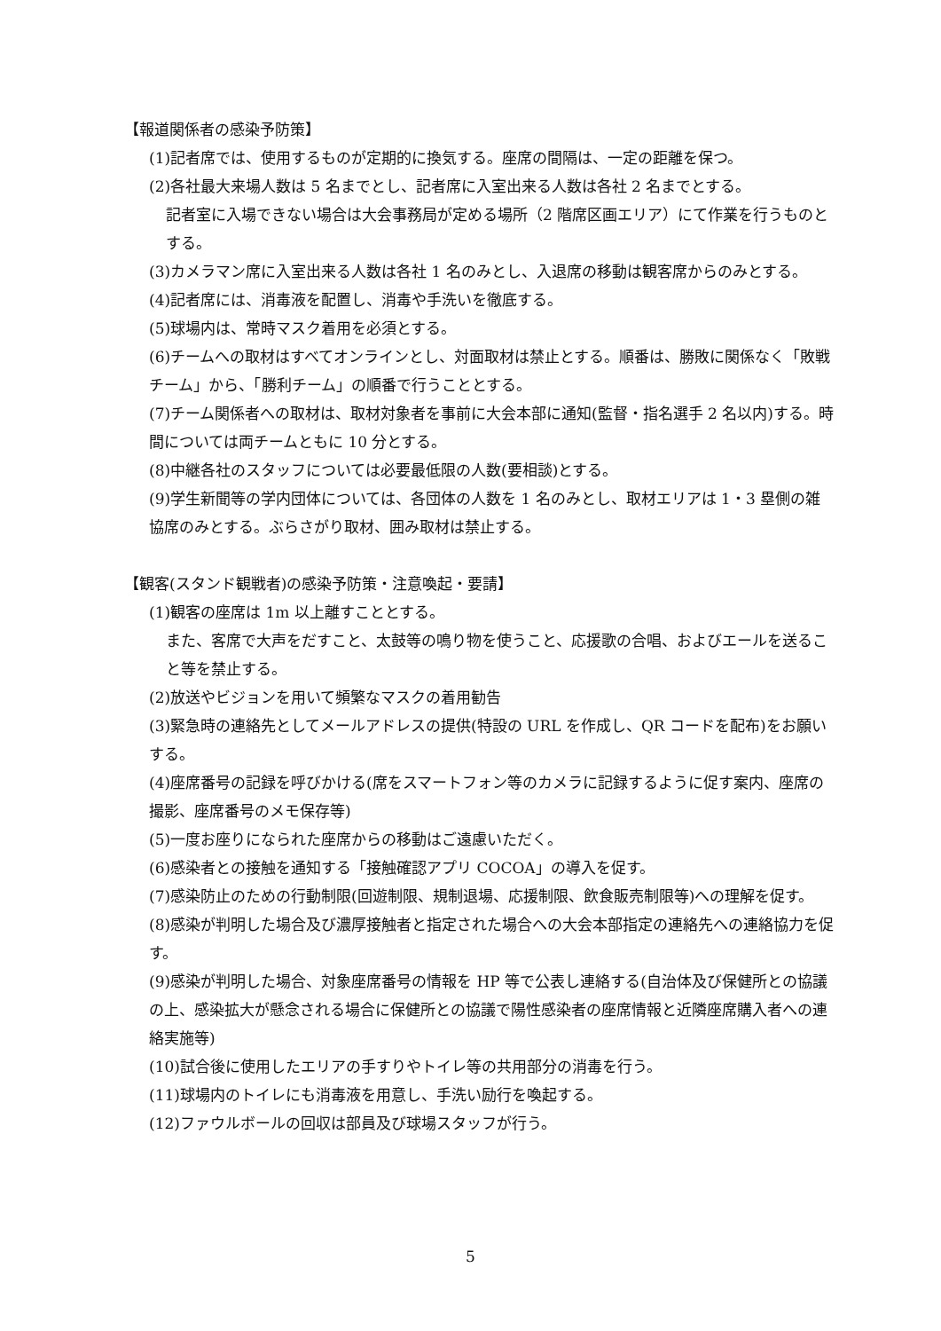【報道関係者の感染予防策】
(1)記者席では、使用するものが定期的に換気する。座席の間隔は、一定の距離を保つ。
(2)各社最大来場人数は 5 名までとし、記者席に入室出来る人数は各社 2 名までとする。
記者室に入場できない場合は大会事務局が定める場所（2 階席区画エリア）にて作業を行うものとする。
(3)カメラマン席に入室出来る人数は各社 1 名のみとし、入退席の移動は観客席からのみとする。
(4)記者席には、消毒液を配置し、消毒や手洗いを徹底する。
(5)球場内は、常時マスク着用を必須とする。
(6)チームへの取材はすべてオンラインとし、対面取材は禁止とする。順番は、勝敗に関係なく「敗戦チーム」から、「勝利チーム」の順番で行うこととする。
(7)チーム関係者への取材は、取材対象者を事前に大会本部に通知(監督・指名選手 2 名以内)する。時間については両チームともに 10 分とする。
(8)中継各社のスタッフについては必要最低限の人数(要相談)とする。
(9)学生新聞等の学内団体については、各団体の人数を 1 名のみとし、取材エリアは 1・3 塁側の雑協席のみとする。ぶらさがり取材、囲み取材は禁止する。
【観客(スタンド観戦者)の感染予防策・注意喚起・要請】
(1)観客の座席は 1m 以上離すこととする。
また、客席で大声をだすこと、太鼓等の鳴り物を使うこと、応援歌の合唱、およびエールを送ること等を禁止する。
(2)放送やビジョンを用いて頻繁なマスクの着用勧告
(3)緊急時の連絡先としてメールアドレスの提供(特設の URL を作成し、QR コードを配布)をお願いする。
(4)座席番号の記録を呼びかける(席をスマートフォン等のカメラに記録するように促す案内、座席の撮影、座席番号のメモ保存等)
(5)一度お座りになられた座席からの移動はご遠慮いただく。
(6)感染者との接触を通知する「接触確認アプリ COCOA」の導入を促す。
(7)感染防止のための行動制限(回遊制限、規制退場、応援制限、飲食販売制限等)への理解を促す。
(8)感染が判明した場合及び濃厚接触者と指定された場合への大会本部指定の連絡先への連絡協力を促す。
(9)感染が判明した場合、対象座席番号の情報を HP 等で公表し連絡する(自治体及び保健所との協議の上、感染拡大が懸念される場合に保健所との協議で陽性感染者の座席情報と近隣座席購入者への連絡実施等)
(10)試合後に使用したエリアの手すりやトイレ等の共用部分の消毒を行う。
(11)球場内のトイレにも消毒液を用意し、手洗い励行を喚起する。
(12)ファウルボールの回収は部員及び球場スタッフが行う。
5